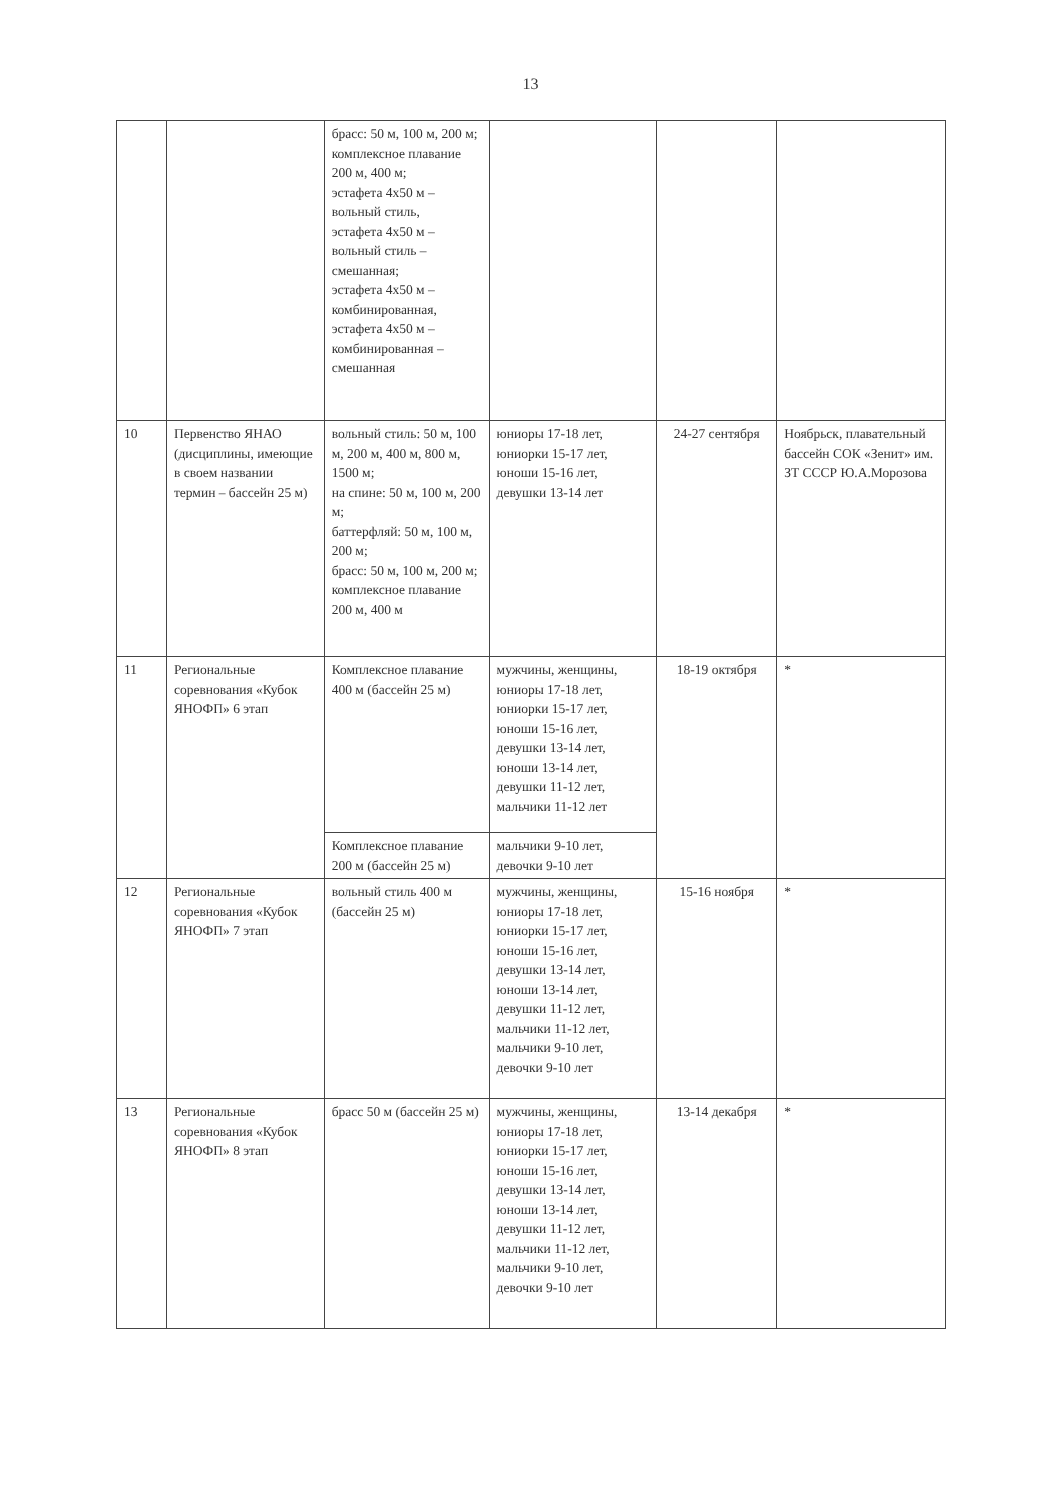13
| | | брасс: 50 м, 100 м, 200 м; комплексное плавание 200 м, 400 м; эстафета 4х50 м – вольный стиль, эстафета 4х50 м – вольный стиль – смешанная; эстафета 4х50 м – комбинированная, эстафета 4х50 м – комбинированная – смешанная | | | |
| 10 | Первенство ЯНАО (дисциплины, имеющие в своем названии термин – бассейн 25 м) | вольный стиль: 50 м, 100 м, 200 м, 400 м, 800 м, 1500 м; на спине: 50 м, 100 м, 200 м; баттерфляй: 50 м, 100 м, 200 м; брасс: 50 м, 100 м, 200 м; комплексное плавание 200 м, 400 м | юниоры 17-18 лет, юниорки 15-17 лет, юноши 15-16 лет, девушки 13-14 лет | 24-27 сентября | Ноябрьск, плавательный бассейн СОК «Зенит» им. ЗТ СССР Ю.А.Морозова |
| 11 | Региональные соревнования «Кубок ЯНОФП» 6 этап | Комплексное плавание 400 м (бассейн 25 м) | мужчины, женщины, юниоры 17-18 лет, юниорки 15-17 лет, юноши 15-16 лет, девушки 13-14 лет, юноши 13-14 лет, девушки 11-12 лет, мальчики 11-12 лет | 18-19 октября | * |
| | | Комплексное плавание 200 м (бассейн 25 м) | мальчики 9-10 лет, девочки 9-10 лет | | |
| 12 | Региональные соревнования «Кубок ЯНОФП» 7 этап | вольный стиль 400 м (бассейн 25 м) | мужчины, женщины, юниоры 17-18 лет, юниорки 15-17 лет, юноши 15-16 лет, девушки 13-14 лет, юноши 13-14 лет, девушки 11-12 лет, мальчики 11-12 лет, мальчики 9-10 лет, девочки 9-10 лет | 15-16 ноября | * |
| 13 | Региональные соревнования «Кубок ЯНОФП» 8 этап | брасс 50 м (бассейн 25 м) | мужчины, женщины, юниоры 17-18 лет, юниорки 15-17 лет, юноши 15-16 лет, девушки 13-14 лет, юноши 13-14 лет, девушки 11-12 лет, мальчики 11-12 лет, мальчики 9-10 лет, девочки 9-10 лет | 13-14 декабря | * |